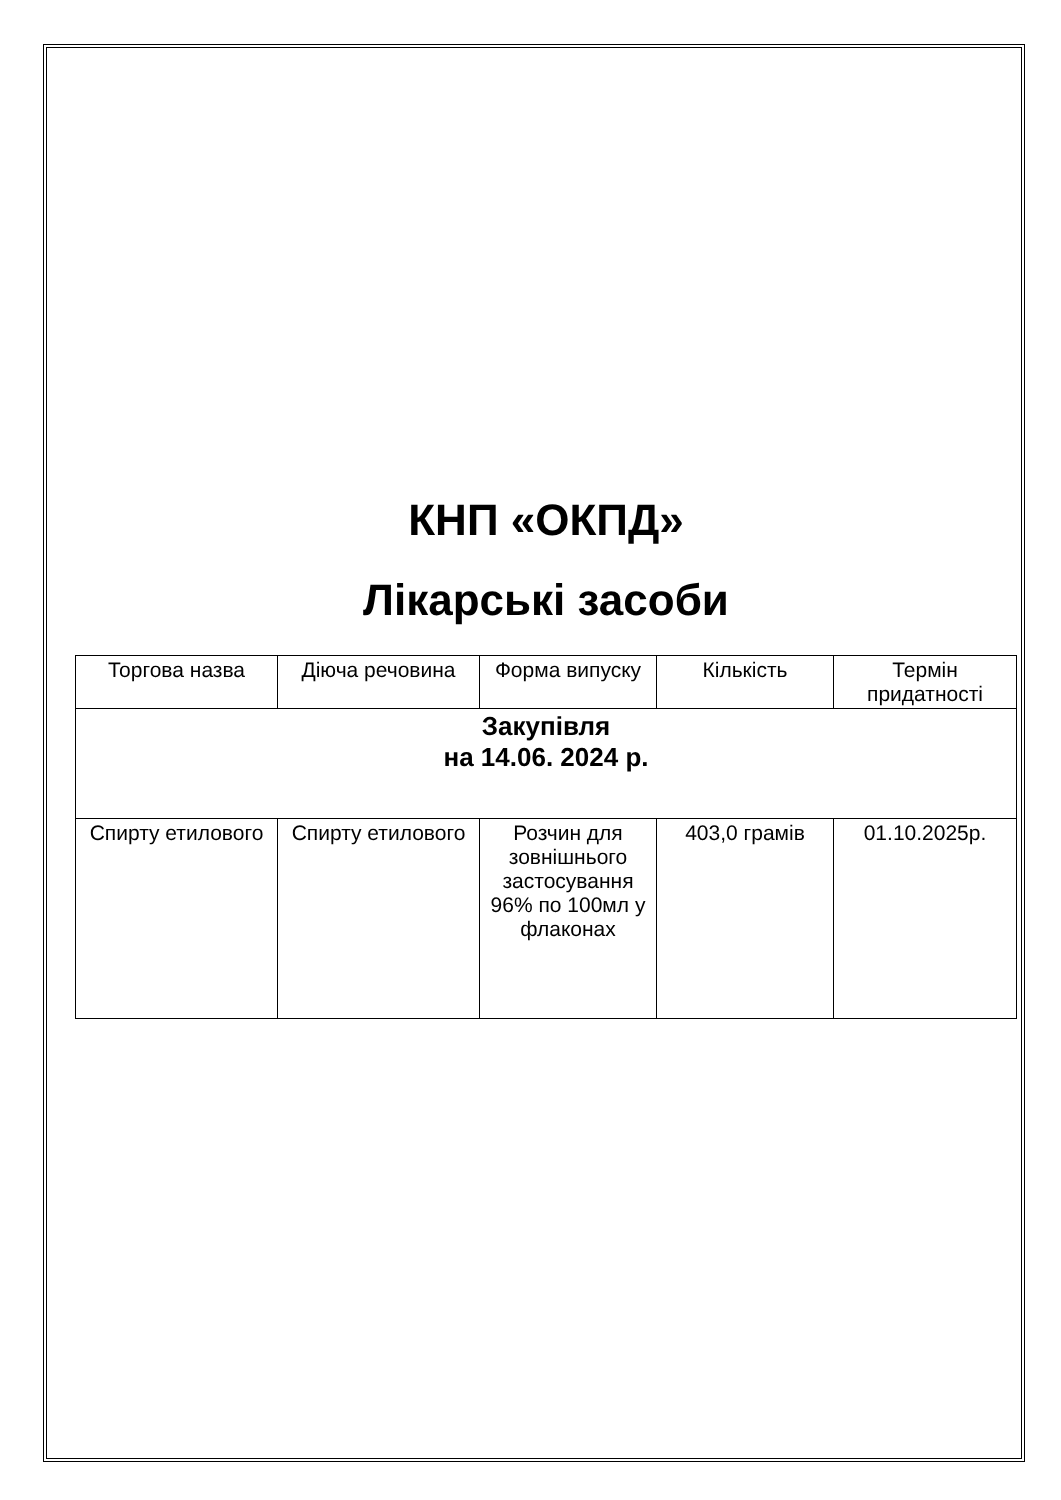КНП «ОКПД»
Лікарські засоби
| Торгова назва | Діюча речовина | Форма випуску | Кількість | Термін придатності |
| Закупівля на 14.06. 2024 р. | | | | |
| Спирту етилового | Спирту етилового | Розчин для зовнішнього застосування 96% по 100мл у флаконах | 403,0 грамів | 01.10.2025р. |